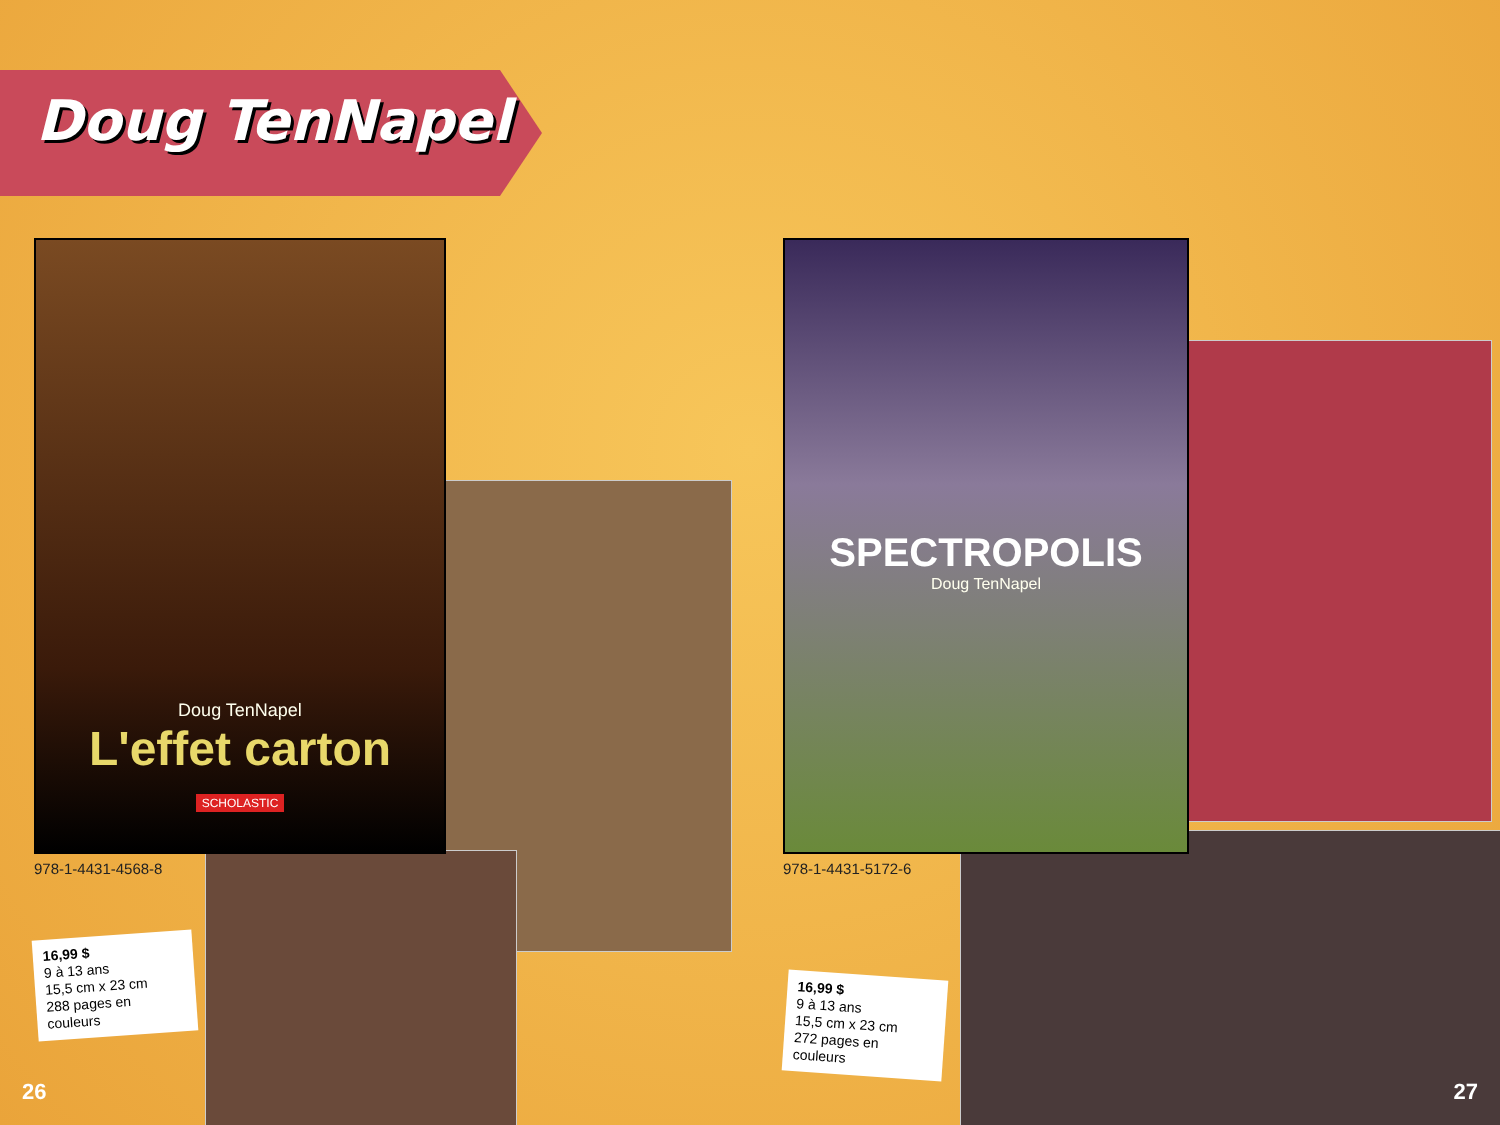Doug TenNapel
Doug TenNapel
L'effet carton
SCHOLASTIC
SPECTROPOLIS
Doug TenNapel
978-1-4431-4568-8 978-1-4431-5172-6
16,99 $
9 à 13 ans
15,5 cm x 23 cm
288 pages en couleurs
16,99 $
9 à 13 ans
15,5 cm x 23 cm
272 pages en couleurs
26 27